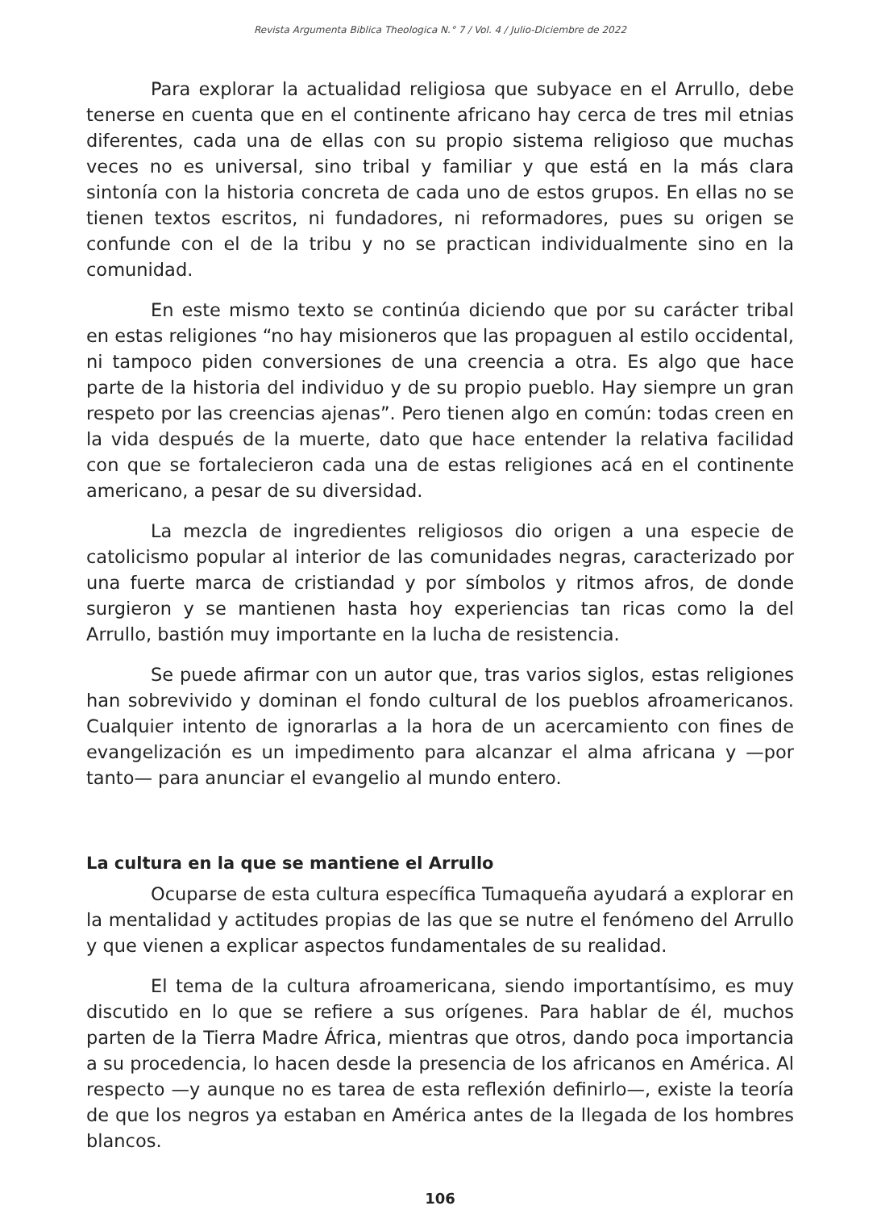Revista Argumenta Biblica Theologica N.° 7 / Vol. 4 / Julio-Diciembre de 2022
Para explorar la actualidad religiosa que subyace en el Arrullo, debe tenerse en cuenta que en el continente africano hay cerca de tres mil etnias diferentes, cada una de ellas con su propio sistema religioso que muchas veces no es universal, sino tribal y familiar y que está en la más clara sintonía con la historia concreta de cada uno de estos grupos. En ellas no se tienen textos escritos, ni fundadores, ni reformadores, pues su origen se confunde con el de la tribu y no se practican individualmente sino en la comunidad.
En este mismo texto se continúa diciendo que por su carácter tribal en estas religiones “no hay misioneros que las propaguen al estilo occidental, ni tampoco piden conversiones de una creencia a otra. Es algo que hace parte de la historia del individuo y de su propio pueblo. Hay siempre un gran respeto por las creencias ajenas”. Pero tienen algo en común: todas creen en la vida después de la muerte, dato que hace entender la relativa facilidad con que se fortalecieron cada una de estas religiones acá en el continente americano, a pesar de su diversidad.
La mezcla de ingredientes religiosos dio origen a una especie de catolicismo popular al interior de las comunidades negras, caracterizado por una fuerte marca de cristiandad y por símbolos y ritmos afros, de donde surgieron y se mantienen hasta hoy experiencias tan ricas como la del Arrullo, bastión muy importante en la lucha de resistencia.
Se puede afirmar con un autor que, tras varios siglos, estas religiones han sobrevivido y dominan el fondo cultural de los pueblos afroamericanos. Cualquier intento de ignorarlas a la hora de un acercamiento con fines de evangelización es un impedimento para alcanzar el alma africana y —por tanto— para anunciar el evangelio al mundo entero.
La cultura en la que se mantiene el Arrullo
Ocuparse de esta cultura específica Tumaqueña ayudará a explorar en la mentalidad y actitudes propias de las que se nutre el fenómeno del Arrullo y que vienen a explicar aspectos fundamentales de su realidad.
El tema de la cultura afroamericana, siendo importantísimo, es muy discutido en lo que se refiere a sus orígenes. Para hablar de él, muchos parten de la Tierra Madre África, mientras que otros, dando poca importancia a su procedencia, lo hacen desde la presencia de los africanos en América. Al respecto —y aunque no es tarea de esta reflexión definirlo—, existe la teoría de que los negros ya estaban en América antes de la llegada de los hombres blancos.
106